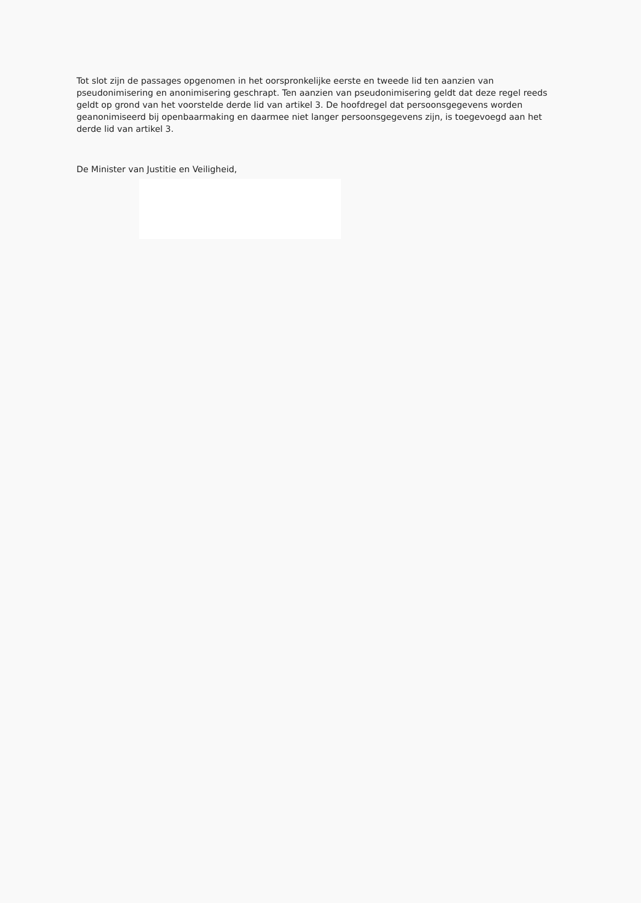Tot slot zijn de passages opgenomen in het oorspronkelijke eerste en tweede lid ten aanzien van pseudonimisering en anonimisering geschrapt. Ten aanzien van pseudonimisering geldt dat deze regel reeds geldt op grond van het voorstelde derde lid van artikel 3. De hoofdregel dat persoonsgegevens worden geanonimiseerd bij openbaarmaking en daarmee niet langer persoonsgegevens zijn, is toegevoegd aan het derde lid van artikel 3.
De Minister van Justitie en Veiligheid,